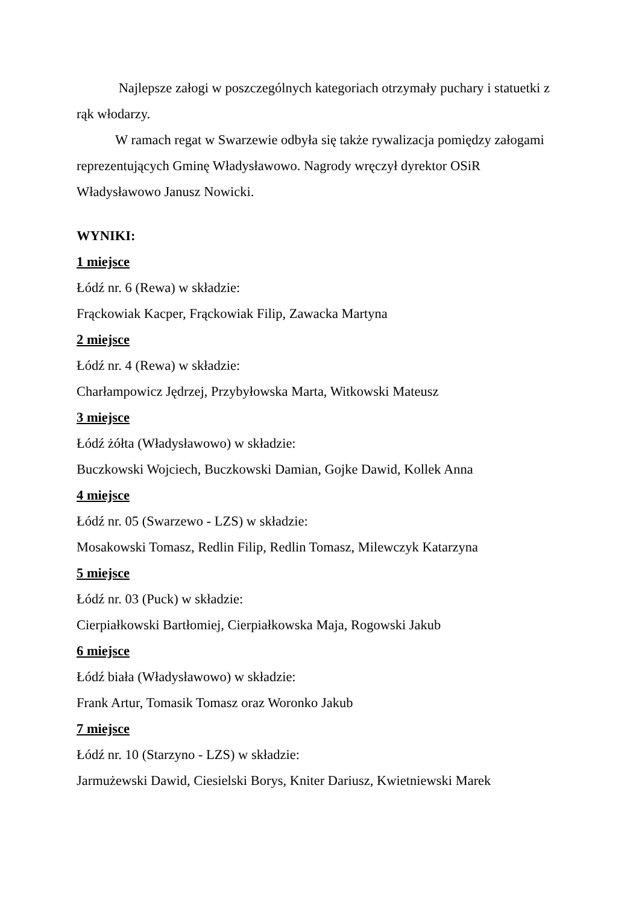Najlepsze załogi w poszczególnych kategoriach otrzymały puchary i statuetki z rąk włodarzy.
W ramach regat w Swarzewie odbyła się także rywalizacja pomiędzy załogami reprezentujących Gminę Władysławowo. Nagrody wręczył dyrektor OSiR Władysławowo Janusz Nowicki.
WYNIKI:
1 miejsce
Łódź nr. 6 (Rewa) w składzie:
Frąckowiak Kacper, Frąckowiak Filip, Zawacka Martyna
2 miejsce
Łódź nr. 4 (Rewa) w składzie:
Charłampowicz Jędrzej, Przybyłowska Marta, Witkowski Mateusz
3 miejsce
Łódź żółta (Władysławowo) w składzie:
Buczkowski Wojciech, Buczkowski Damian, Gojke Dawid, Kollek Anna
4 miejsce
Łódź nr. 05 (Swarzewo - LZS) w składzie:
Mosakowski Tomasz, Redlin Filip, Redlin Tomasz, Milewczyk Katarzyna
5 miejsce
Łódź nr. 03 (Puck) w składzie:
Cierpiałkowski Bartłomiej, Cierpiałkowska Maja, Rogowski Jakub
6 miejsce
Łódź biała (Władysławowo) w składzie:
Frank Artur, Tomasik Tomasz oraz Woronko Jakub
7 miejsce
Łódź nr. 10 (Starzyno - LZS) w składzie:
Jarmużewski Dawid, Ciesielski Borys, Kniter Dariusz, Kwietniewski Marek